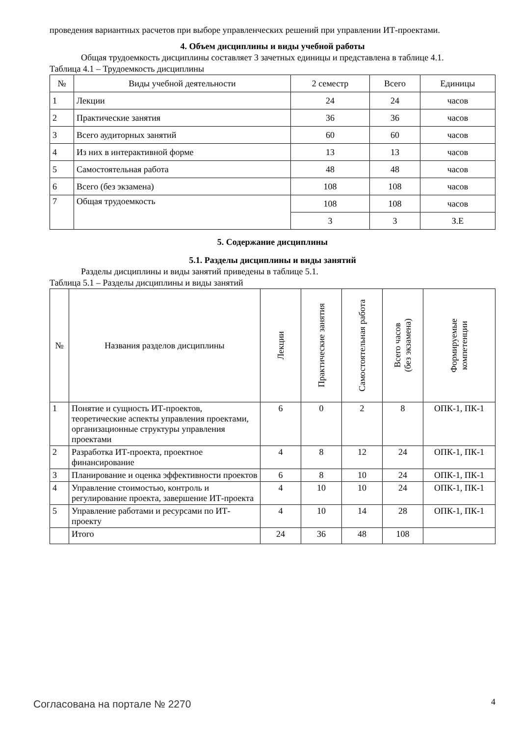проведения вариантных расчетов при выборе управленческих решений при управлении ИТ-проектами.
4. Объем дисциплины и виды учебной работы
Общая трудоемкость дисциплины составляет 3 зачетных единицы и представлена в таблице 4.1.
Таблица 4.1 – Трудоемкость дисциплины
| № | Виды учебной деятельности | 2 семестр | Всего | Единицы |
| --- | --- | --- | --- | --- |
| 1 | Лекции | 24 | 24 | часов |
| 2 | Практические занятия | 36 | 36 | часов |
| 3 | Всего аудиторных занятий | 60 | 60 | часов |
| 4 | Из них в интерактивной форме | 13 | 13 | часов |
| 5 | Самостоятельная работа | 48 | 48 | часов |
| 6 | Всего (без экзамена) | 108 | 108 | часов |
| 7 | Общая трудоемкость | 108 | 108 | часов |
| | | 3 | 3 | З.Е |
5. Содержание дисциплины
5.1. Разделы дисциплины и виды занятий
Разделы дисциплины и виды занятий приведены в таблице 5.1.
Таблица 5.1 – Разделы дисциплины и виды занятий
| № | Названия разделов дисциплины | Лекции | Практические занятия | Самостоятельная работа | Всего часов (без экзамена) | Формируемые компетенции |
| --- | --- | --- | --- | --- | --- | --- |
| 1 | Понятие и сущность ИТ-проектов, теоретические аспекты управления проектами, организационные структуры управления проектами | 6 | 0 | 2 | 8 | ОПК-1, ПК-1 |
| 2 | Разработка ИТ-проекта, проектное финансирование | 4 | 8 | 12 | 24 | ОПК-1, ПК-1 |
| 3 | Планирование и оценка эффективности проектов | 6 | 8 | 10 | 24 | ОПК-1, ПК-1 |
| 4 | Управление стоимостью, контроль и регулирование проекта, завершение ИТ-проекта | 4 | 10 | 10 | 24 | ОПК-1, ПК-1 |
| 5 | Управление работами и ресурсами по ИТ-проекту | 4 | 10 | 14 | 28 | ОПК-1, ПК-1 |
| | Итого | 24 | 36 | 48 | 108 | |
Согласована на портале № 2270 4